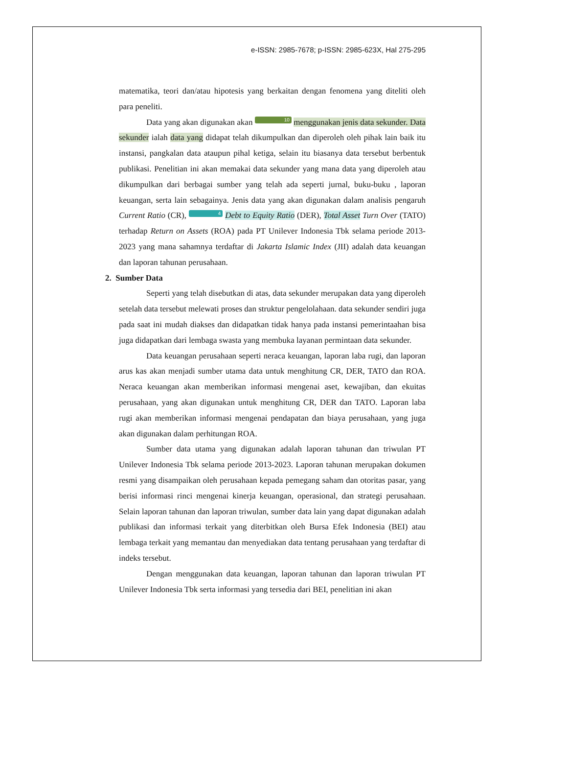e-ISSN: 2985-7678; p-ISSN: 2985-623X, Hal 275-295
matematika, teori dan/atau hipotesis yang berkaitan dengan fenomena yang diteliti oleh para peneliti.
Data yang akan digunakan akan 10 menggunakan jenis data sekunder. Data sekunder ialah data yang didapat telah dikumpulkan dan diperoleh oleh pihak lain baik itu instansi, pangkalan data ataupun pihal ketiga, selain itu biasanya data tersebut berbentuk publikasi. Penelitian ini akan memakai data sekunder yang mana data yang diperoleh atau dikumpulkan dari berbagai sumber yang telah ada seperti jurnal, buku-buku , laporan keuangan, serta lain sebagainya. Jenis data yang akan digunakan dalam analisis pengaruh Current Ratio (CR), 4 Debt to Equity Ratio (DER), Total Asset Turn Over (TATO) terhadap Return on Assets (ROA) pada PT Unilever Indonesia Tbk selama periode 2013-2023 yang mana sahamnya terdaftar di Jakarta Islamic Index (JII) adalah data keuangan dan laporan tahunan perusahaan.
2. Sumber Data
Seperti yang telah disebutkan di atas, data sekunder merupakan data yang diperoleh setelah data tersebut melewati proses dan struktur pengelolahaan. data sekunder sendiri juga pada saat ini mudah diakses dan didapatkan tidak hanya pada instansi pemerintaahan bisa juga didapatkan dari lembaga swasta yang membuka layanan permintaan data sekunder.
Data keuangan perusahaan seperti neraca keuangan, laporan laba rugi, dan laporan arus kas akan menjadi sumber utama data untuk menghitung CR, DER, TATO dan ROA. Neraca keuangan akan memberikan informasi mengenai aset, kewajiban, dan ekuitas perusahaan, yang akan digunakan untuk menghitung CR, DER dan TATO. Laporan laba rugi akan memberikan informasi mengenai pendapatan dan biaya perusahaan, yang juga akan digunakan dalam perhitungan ROA.
Sumber data utama yang digunakan adalah laporan tahunan dan triwulan PT Unilever Indonesia Tbk selama periode 2013-2023. Laporan tahunan merupakan dokumen resmi yang disampaikan oleh perusahaan kepada pemegang saham dan otoritas pasar, yang berisi informasi rinci mengenai kinerja keuangan, operasional, dan strategi perusahaan. Selain laporan tahunan dan laporan triwulan, sumber data lain yang dapat digunakan adalah publikasi dan informasi terkait yang diterbitkan oleh Bursa Efek Indonesia (BEI) atau lembaga terkait yang memantau dan menyediakan data tentang perusahaan yang terdaftar di indeks tersebut.
Dengan menggunakan data keuangan, laporan tahunan dan laporan triwulan PT Unilever Indonesia Tbk serta informasi yang tersedia dari BEI, penelitian ini akan